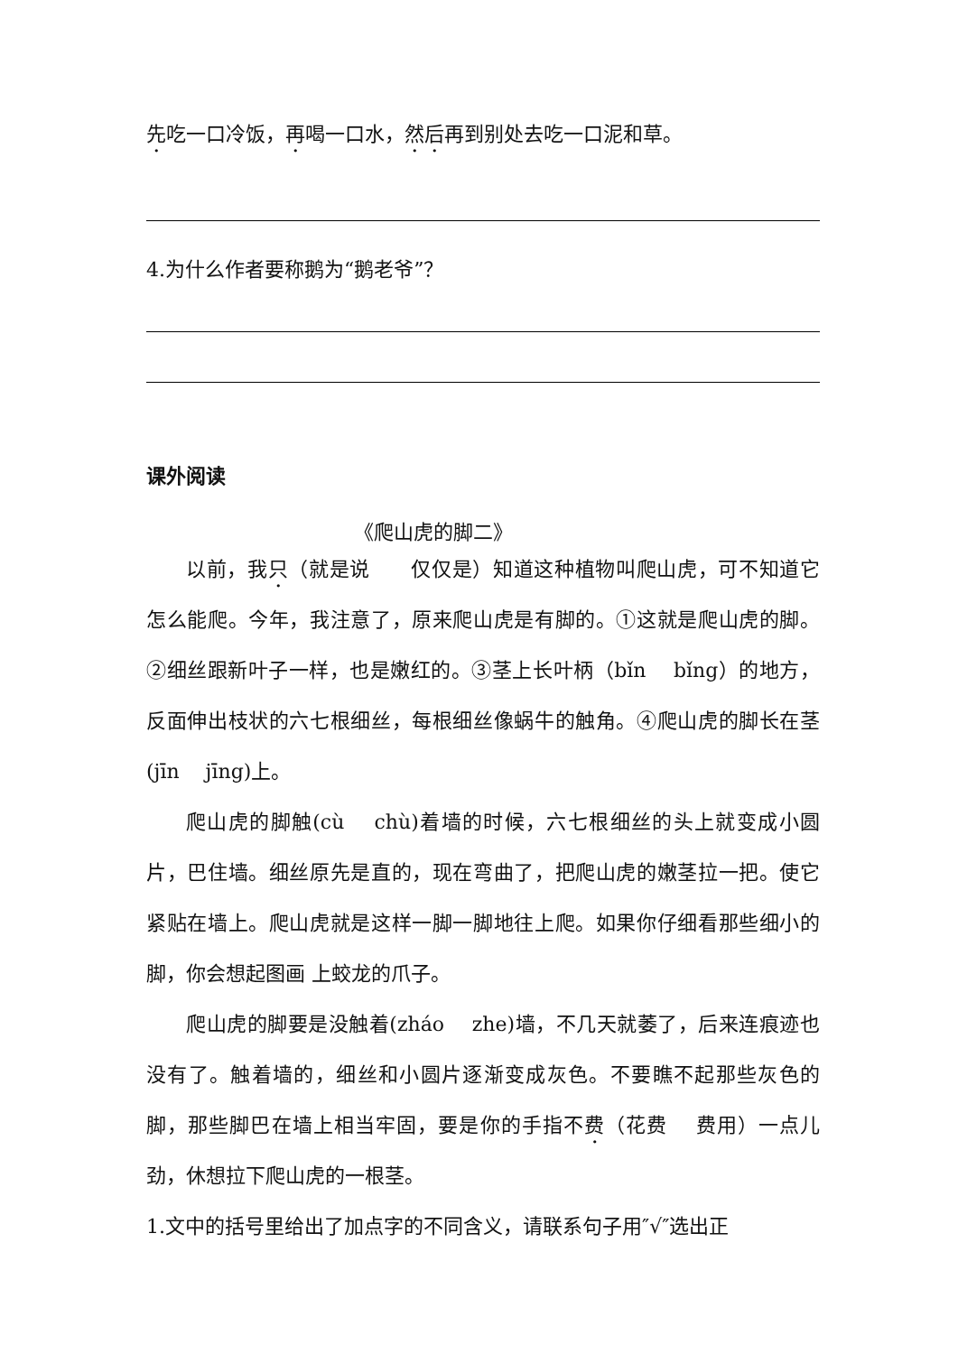先吃一口冷饭，再喝一口水，然后再到别处去吃一口泥和草。
4.为什么作者要称鹅为“鹅老爷”？
课外阅读
《爬山虎的脚二》
以前，我只（就是说　　仅仅是）知道这种植物叫爬山虎，可不知道它怎么能爬。今年，我注意了，原来爬山虎是有脚的。①这就是爬山虎的脚。②细丝跟新叶子一样，也是嫩红的。③茎上长叶柄（bǐn　 bǐng）的地方，反面伸出枝状的六七根细丝，每根细丝像蜗牛的触角。④爬山虎的脚长在茎(jīn　 jīng)上。
爬山虎的脚触(cù　 chù)着墙的时候，六七根细丝的头上就变成小圆片，巴住墙。细丝原先是直的，现在弯曲了，把爬山虎的嫩茎拉一把。使它紧贴在墙上。爬山虎就是这样一脚一脚地往上爬。如果你仔细看那些细小的脚，你会想起图画 上蛟龙的爪子。
爬山虎的脚要是没触着(zháo　 zhe)墙，不几天就萎了，后来连痕迹也没有了。触着墙的，细丝和小圆片逐渐变成灰色。不要瞧不起那些灰色的脚，那些脚巴在墙上相当牢固，要是你的手指不费（花费　 费用）一点儿劲，休想拉下爬山虎的一根茎。
1.文中的括号里给出了加点字的不同含义，请联系句子用″√″选出正